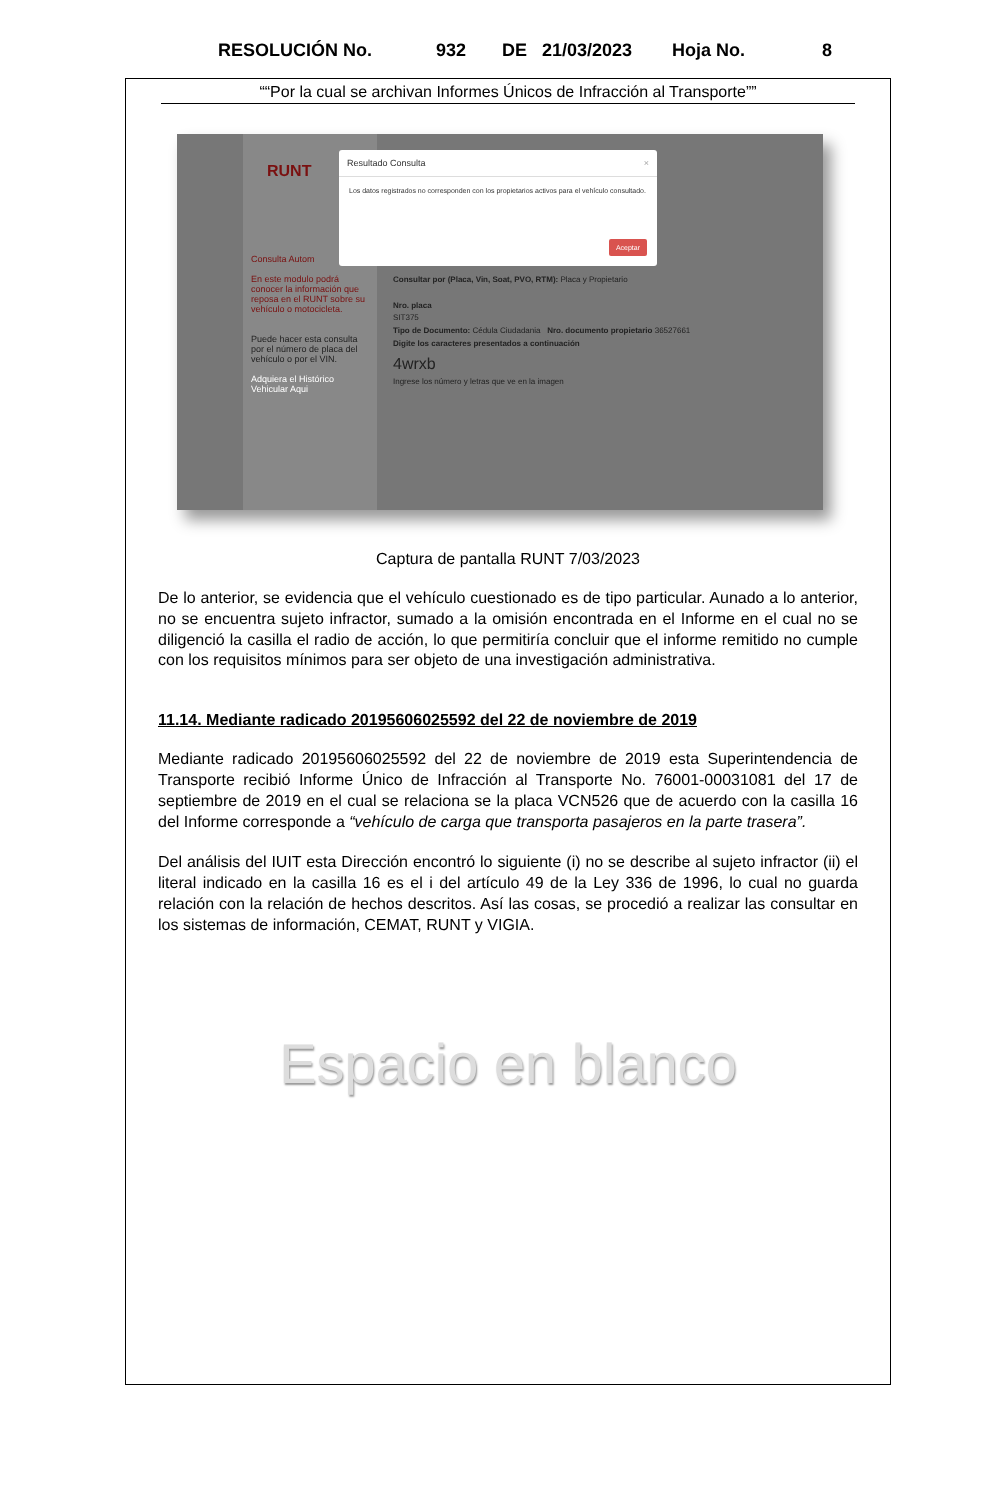RESOLUCIÓN No. 932 DE 21/03/2023 Hoja No. 8
““Por la cual se archivan Informes Únicos de Infracción al Transporte””
RUNT
Consulta Autom
En este modulo podrá conocer la información que reposa en el RUNT sobre su vehículo o motocicleta.
Puede hacer esta consulta por el número de placa del vehículo o por el VIN.
Adquiera el Histórico Vehicular Aqui
Resultado Consulta ×
Los datos registrados no corresponden con los propietarios activos para el vehículo consultado.
Aceptar
Consultar por (Placa, Vin, Soat, PVO, RTM): Placa y Propietario
Nro. placa
SIT375
Tipo de Documento: Cédula Ciudadania Nro. documento propietario 36527661
Digite los caracteres presentados a continuación
4wrxb
Ingrese los número y letras que ve en la imagen
Captura de pantalla RUNT 7/03/2023
De lo anterior, se evidencia que el vehículo cuestionado es de tipo particular. Aunado a lo anterior, no se encuentra sujeto infractor, sumado a la omisión encontrada en el Informe en el cual no se diligenció la casilla el radio de acción, lo que permitiría concluir que el informe remitido no cumple con los requisitos mínimos para ser objeto de una investigación administrativa.
11.14. Mediante radicado 20195606025592 del 22 de noviembre de 2019
Mediante radicado 20195606025592 del 22 de noviembre de 2019 esta Superintendencia de Transporte recibió Informe Único de Infracción al Transporte No. 76001-00031081 del 17 de septiembre de 2019 en el cual se relaciona se la placa VCN526 que de acuerdo con la casilla 16 del Informe corresponde a “vehículo de carga que transporta pasajeros en la parte trasera”.
Del análisis del IUIT esta Dirección encontró lo siguiente (i) no se describe al sujeto infractor (ii) el literal indicado en la casilla 16 es el i del artículo 49 de la Ley 336 de 1996, lo cual no guarda relación con la relación de hechos descritos. Así las cosas, se procedió a realizar las consultar en los sistemas de información, CEMAT, RUNT y VIGIA.
Espacio en blanco